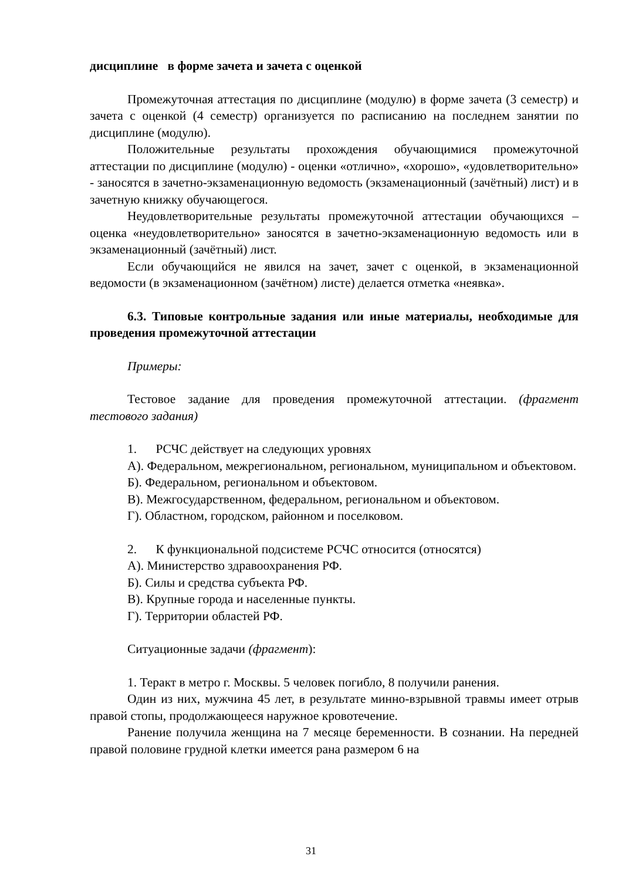дисциплине в форме зачета и зачета с оценкой
Промежуточная аттестация по дисциплине (модулю) в форме зачета (3 семестр) и зачета с оценкой (4 семестр) организуется по расписанию на последнем занятии по дисциплине (модулю).
Положительные результаты прохождения обучающимися промежуточной аттестации по дисциплине (модулю) - оценки «отлично», «хорошо», «удовлетворительно» - заносятся в зачетно-экзаменационную ведомость (экзаменационный (зачётный) лист) и в зачетную книжку обучающегося.
Неудовлетворительные результаты промежуточной аттестации обучающихся – оценка «неудовлетворительно» заносятся в зачетно-экзаменационную ведомость или в экзаменационный (зачётный) лист.
Если обучающийся не явился на зачет, зачет с оценкой, в экзаменационной ведомости (в экзаменационном (зачётном) листе) делается отметка «неявка».
6.3. Типовые контрольные задания или иные материалы, необходимые для проведения промежуточной аттестации
Примеры:
Тестовое задание для проведения промежуточной аттестации. (фрагмент тестового задания)
1. РСЧС действует на следующих уровнях
А). Федеральном, межрегиональном, региональном, муниципальном и объектовом.
Б). Федеральном, региональном и объектовом.
В). Межгосударственном, федеральном, региональном и объектовом.
Г). Областном, городском, районном и поселковом.
2. К функциональной подсистеме РСЧС относится (относятся)
А). Министерство здравоохранения РФ.
Б). Силы и средства субъекта РФ.
В). Крупные города и населенные пункты.
Г). Территории областей РФ.
Ситуационные задачи (фрагмент):
1. Теракт в метро г. Москвы. 5 человек погибло, 8 получили ранения.
Один из них, мужчина 45 лет, в результате минно-взрывной травмы имеет отрыв правой стопы, продолжающееся наружное кровотечение.
Ранение получила женщина на 7 месяце беременности. В сознании. На передней правой половине грудной клетки имеется рана размером 6 на
31